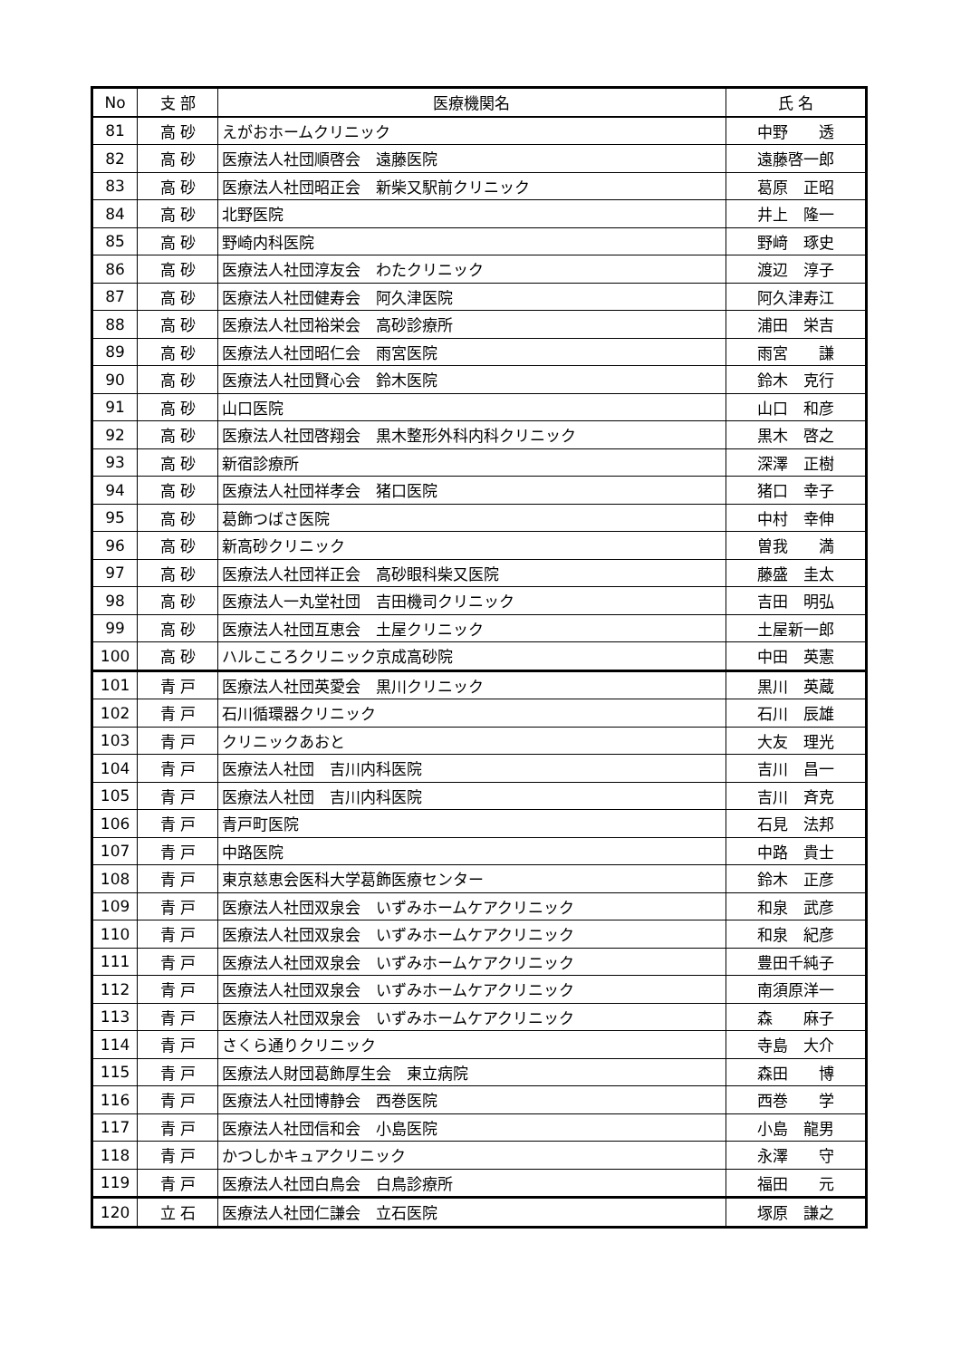| No | 支 部 | 医療機関名 | 氏 名 |
| --- | --- | --- | --- |
| 81 | 高 砂 | えがおホームクリニック | 中野 透 |
| 82 | 高 砂 | 医療法人社団順啓会 遠藤医院 | 遠藤啓一郎 |
| 83 | 高 砂 | 医療法人社団昭正会 新柴又駅前クリニック | 葛原 正昭 |
| 84 | 高 砂 | 北野医院 | 井上 隆一 |
| 85 | 高 砂 | 野崎内科医院 | 野﨑 琢史 |
| 86 | 高 砂 | 医療法人社団淳友会 わたクリニック | 渡辺 淳子 |
| 87 | 高 砂 | 医療法人社団健寿会 阿久津医院 | 阿久津寿江 |
| 88 | 高 砂 | 医療法人社団裕栄会 高砂診療所 | 浦田 栄吉 |
| 89 | 高 砂 | 医療法人社団昭仁会 雨宮医院 | 雨宮 謙 |
| 90 | 高 砂 | 医療法人社団賢心会 鈴木医院 | 鈴木 克行 |
| 91 | 高 砂 | 山口医院 | 山口 和彦 |
| 92 | 高 砂 | 医療法人社団啓翔会 黒木整形外科内科クリニック | 黒木 啓之 |
| 93 | 高 砂 | 新宿診療所 | 深澤 正樹 |
| 94 | 高 砂 | 医療法人社団祥孝会 猪口医院 | 猪口 幸子 |
| 95 | 高 砂 | 葛飾つばさ医院 | 中村 幸伸 |
| 96 | 高 砂 | 新高砂クリニック | 曽我 満 |
| 97 | 高 砂 | 医療法人社団祥正会 高砂眼科柴又医院 | 藤盛 圭太 |
| 98 | 高 砂 | 医療法人一丸堂社団 吉田機司クリニック | 吉田 明弘 |
| 99 | 高 砂 | 医療法人社団互恵会 土屋クリニック | 土屋新一郎 |
| 100 | 高 砂 | ハルこころクリニック京成高砂院 | 中田 英憲 |
| 101 | 青 戸 | 医療法人社団英愛会 黒川クリニック | 黒川 英蔵 |
| 102 | 青 戸 | 石川循環器クリニック | 石川 辰雄 |
| 103 | 青 戸 | クリニックあおと | 大友 理光 |
| 104 | 青 戸 | 医療法人社団 吉川内科医院 | 吉川 昌一 |
| 105 | 青 戸 | 医療法人社団 吉川内科医院 | 吉川 斉克 |
| 106 | 青 戸 | 青戸町医院 | 石見 法邦 |
| 107 | 青 戸 | 中路医院 | 中路 貴士 |
| 108 | 青 戸 | 東京慈恵会医科大学葛飾医療センター | 鈴木 正彦 |
| 109 | 青 戸 | 医療法人社団双泉会 いずみホームケアクリニック | 和泉 武彦 |
| 110 | 青 戸 | 医療法人社団双泉会 いずみホームケアクリニック | 和泉 紀彦 |
| 111 | 青 戸 | 医療法人社団双泉会 いずみホームケアクリニック | 豊田千純子 |
| 112 | 青 戸 | 医療法人社団双泉会 いずみホームケアクリニック | 南須原洋一 |
| 113 | 青 戸 | 医療法人社団双泉会 いずみホームケアクリニック | 森 麻子 |
| 114 | 青 戸 | さくら通りクリニック | 寺島 大介 |
| 115 | 青 戸 | 医療法人財団葛飾厚生会 東立病院 | 森田 博 |
| 116 | 青 戸 | 医療法人社団博静会 西巻医院 | 西巻 学 |
| 117 | 青 戸 | 医療法人社団信和会 小島医院 | 小島 龍男 |
| 118 | 青 戸 | かつしかキュアクリニック | 永澤 守 |
| 119 | 青 戸 | 医療法人社団白鳥会 白鳥診療所 | 福田 元 |
| 120 | 立 石 | 医療法人社団仁謙会 立石医院 | 塚原 謙之 |